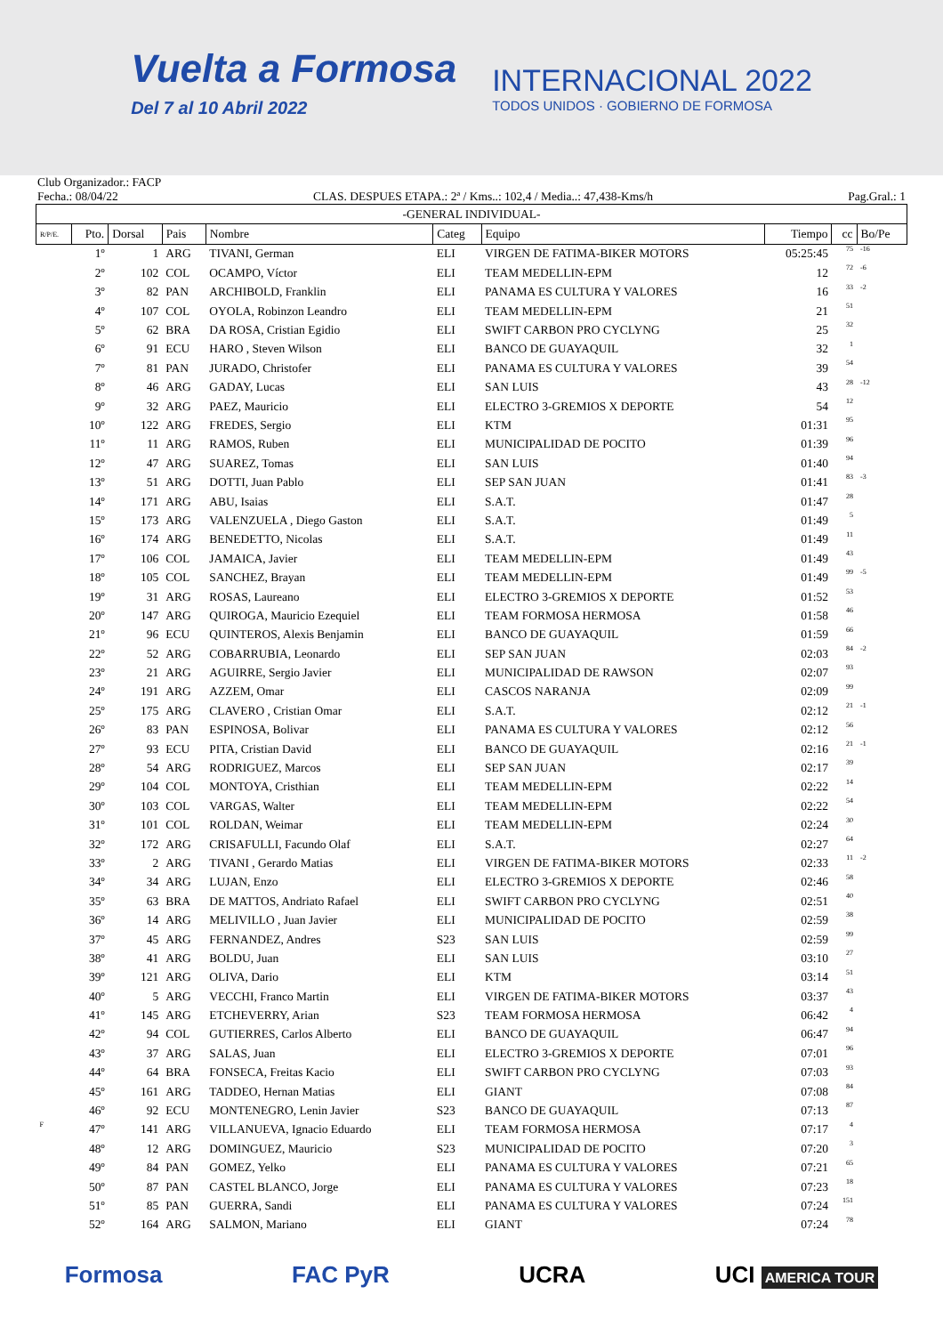Vuelta a Formosa
Del 7 al 10 Abril 2022
INTERNACIONAL 2022
TODOS UNIDOS · GOBIERNO DE FORMOSA
Club Organizador.: FACP
Fecha.: 08/04/22 CLAS. DESPUES ETAPA.: 2ª / Kms..: 102,4 / Media..: 47,438-Kms/h Pag.Gral.: 1
| -GENERAL INDIVIDUAL- | | | | | | | | | |
| --- | --- | --- | --- | --- | --- | --- | --- | --- | --- |
| R/P/E. | Pto. | Dorsal | Pais | Nombre | Categ | Equipo | Tiempo | cc | Bo/Pe |
| | 1º | 1 | ARG | TIVANI, German | ELI | VIRGEN DE FATIMA-BIKER MOTORS | 05:25:45 | 75 | -16 |
| | 2º | 102 | COL | OCAMPO, Víctor | ELI | TEAM MEDELLIN-EPM | 12 | 72 | -6 |
| | 3º | 82 | PAN | ARCHIBOLD, Franklin | ELI | PANAMA ES CULTURA Y VALORES | 16 | 33 | -2 |
| | 4º | 107 | COL | OYOLA, Robinzon Leandro | ELI | TEAM MEDELLIN-EPM | 21 | 51 | |
| | 5º | 62 | BRA | DA ROSA, Cristian Egidio | ELI | SWIFT CARBON PRO CYCLYNG | 25 | 32 | |
| | 6º | 91 | ECU | HARO , Steven Wilson | ELI | BANCO DE GUAYAQUIL | 32 | 1 | |
| | 7º | 81 | PAN | JURADO, Christofer | ELI | PANAMA ES CULTURA Y VALORES | 39 | 54 | |
| | 8º | 46 | ARG | GADAY, Lucas | ELI | SAN LUIS | 43 | 28 | -12 |
| | 9º | 32 | ARG | PAEZ, Mauricio | ELI | ELECTRO 3-GREMIOS X DEPORTE | 54 | 12 | |
| | 10º | 122 | ARG | FREDES, Sergio | ELI | KTM | 01:31 | 95 | |
| | 11º | 11 | ARG | RAMOS, Ruben | ELI | MUNICIPALIDAD DE POCITO | 01:39 | 96 | |
| | 12º | 47 | ARG | SUAREZ, Tomas | ELI | SAN LUIS | 01:40 | 94 | |
| | 13º | 51 | ARG | DOTTI, Juan Pablo | ELI | SEP SAN JUAN | 01:41 | 83 | -3 |
| | 14º | 171 | ARG | ABU, Isaias | ELI | S.A.T. | 01:47 | 28 | |
| | 15º | 173 | ARG | VALENZUELA , Diego Gaston | ELI | S.A.T. | 01:49 | 5 | |
| | 16º | 174 | ARG | BENEDETTO, Nicolas | ELI | S.A.T. | 01:49 | 11 | |
| | 17º | 106 | COL | JAMAICA, Javier | ELI | TEAM MEDELLIN-EPM | 01:49 | 43 | |
| | 18º | 105 | COL | SANCHEZ, Brayan | ELI | TEAM MEDELLIN-EPM | 01:49 | 99 | -5 |
| | 19º | 31 | ARG | ROSAS, Laureano | ELI | ELECTRO 3-GREMIOS X DEPORTE | 01:52 | 53 | |
| | 20º | 147 | ARG | QUIROGA, Mauricio Ezequiel | ELI | TEAM FORMOSA HERMOSA | 01:58 | 46 | |
| | 21º | 96 | ECU | QUINTEROS, Alexis Benjamin | ELI | BANCO DE GUAYAQUIL | 01:59 | 66 | |
| | 22º | 52 | ARG | COBARRUBIA, Leonardo | ELI | SEP SAN JUAN | 02:03 | 84 | -2 |
| | 23º | 21 | ARG | AGUIRRE, Sergio Javier | ELI | MUNICIPALIDAD DE RAWSON | 02:07 | 93 | |
| | 24º | 191 | ARG | AZZEM, Omar | ELI | CASCOS NARANJA | 02:09 | 99 | |
| | 25º | 175 | ARG | CLAVERO , Cristian Omar | ELI | S.A.T. | 02:12 | 21 | -1 |
| | 26º | 83 | PAN | ESPINOSA, Bolivar | ELI | PANAMA ES CULTURA Y VALORES | 02:12 | 56 | |
| | 27º | 93 | ECU | PITA, Cristian David | ELI | BANCO DE GUAYAQUIL | 02:16 | 21 | -1 |
| | 28º | 54 | ARG | RODRIGUEZ, Marcos | ELI | SEP SAN JUAN | 02:17 | 39 | |
| | 29º | 104 | COL | MONTOYA, Cristhian | ELI | TEAM MEDELLIN-EPM | 02:22 | 14 | |
| | 30º | 103 | COL | VARGAS, Walter | ELI | TEAM MEDELLIN-EPM | 02:22 | 54 | |
| | 31º | 101 | COL | ROLDAN, Weimar | ELI | TEAM MEDELLIN-EPM | 02:24 | 30 | |
| | 32º | 172 | ARG | CRISAFULLI, Facundo Olaf | ELI | S.A.T. | 02:27 | 64 | |
| | 33º | 2 | ARG | TIVANI , Gerardo Matias | ELI | VIRGEN DE FATIMA-BIKER MOTORS | 02:33 | 11 | -2 |
| | 34º | 34 | ARG | LUJAN, Enzo | ELI | ELECTRO 3-GREMIOS X DEPORTE | 02:46 | 58 | |
| | 35º | 63 | BRA | DE MATTOS, Andriato Rafael | ELI | SWIFT CARBON PRO CYCLYNG | 02:51 | 40 | |
| | 36º | 14 | ARG | MELIVILLO , Juan Javier | ELI | MUNICIPALIDAD DE POCITO | 02:59 | 38 | |
| | 37º | 45 | ARG | FERNANDEZ, Andres | S23 | SAN LUIS | 02:59 | 99 | |
| | 38º | 41 | ARG | BOLDU, Juan | ELI | SAN LUIS | 03:10 | 27 | |
| | 39º | 121 | ARG | OLIVA, Dario | ELI | KTM | 03:14 | 51 | |
| | 40º | 5 | ARG | VECCHI, Franco Martin | ELI | VIRGEN DE FATIMA-BIKER MOTORS | 03:37 | 43 | |
| | 41º | 145 | ARG | ETCHEVERRY, Arian | S23 | TEAM FORMOSA HERMOSA | 06:42 | 4 | |
| | 42º | 94 | COL | GUTIERRES, Carlos Alberto | ELI | BANCO DE GUAYAQUIL | 06:47 | 94 | |
| | 43º | 37 | ARG | SALAS, Juan | ELI | ELECTRO 3-GREMIOS X DEPORTE | 07:01 | 96 | |
| | 44º | 64 | BRA | FONSECA, Freitas Kacio | ELI | SWIFT CARBON PRO CYCLYNG | 07:03 | 93 | |
| | 45º | 161 | ARG | TADDEO, Hernan Matias | ELI | GIANT | 07:08 | 84 | |
| | 46º | 92 | ECU | MONTENEGRO, Lenin Javier | S23 | BANCO DE GUAYAQUIL | 07:13 | 87 | |
| F | 47º | 141 | ARG | VILLANUEVA, Ignacio Eduardo | ELI | TEAM FORMOSA HERMOSA | 07:17 | 4 | |
| | 48º | 12 | ARG | DOMINGUEZ, Mauricio | S23 | MUNICIPALIDAD DE POCITO | 07:20 | 3 | |
| | 49º | 84 | PAN | GOMEZ, Yelko | ELI | PANAMA ES CULTURA Y VALORES | 07:21 | 65 | |
| | 50º | 87 | PAN | CASTEL BLANCO, Jorge | ELI | PANAMA ES CULTURA Y VALORES | 07:23 | 18 | |
| | 51º | 85 | PAN | GUERRA, Sandi | ELI | PANAMA ES CULTURA Y VALORES | 07:24 | 151 | |
| | 52º | 164 | ARG | SALMON, Mariano | ELI | GIANT | 07:24 | 78 | |
Formosa FAC PyR UCRA UCI AMERICA TOUR